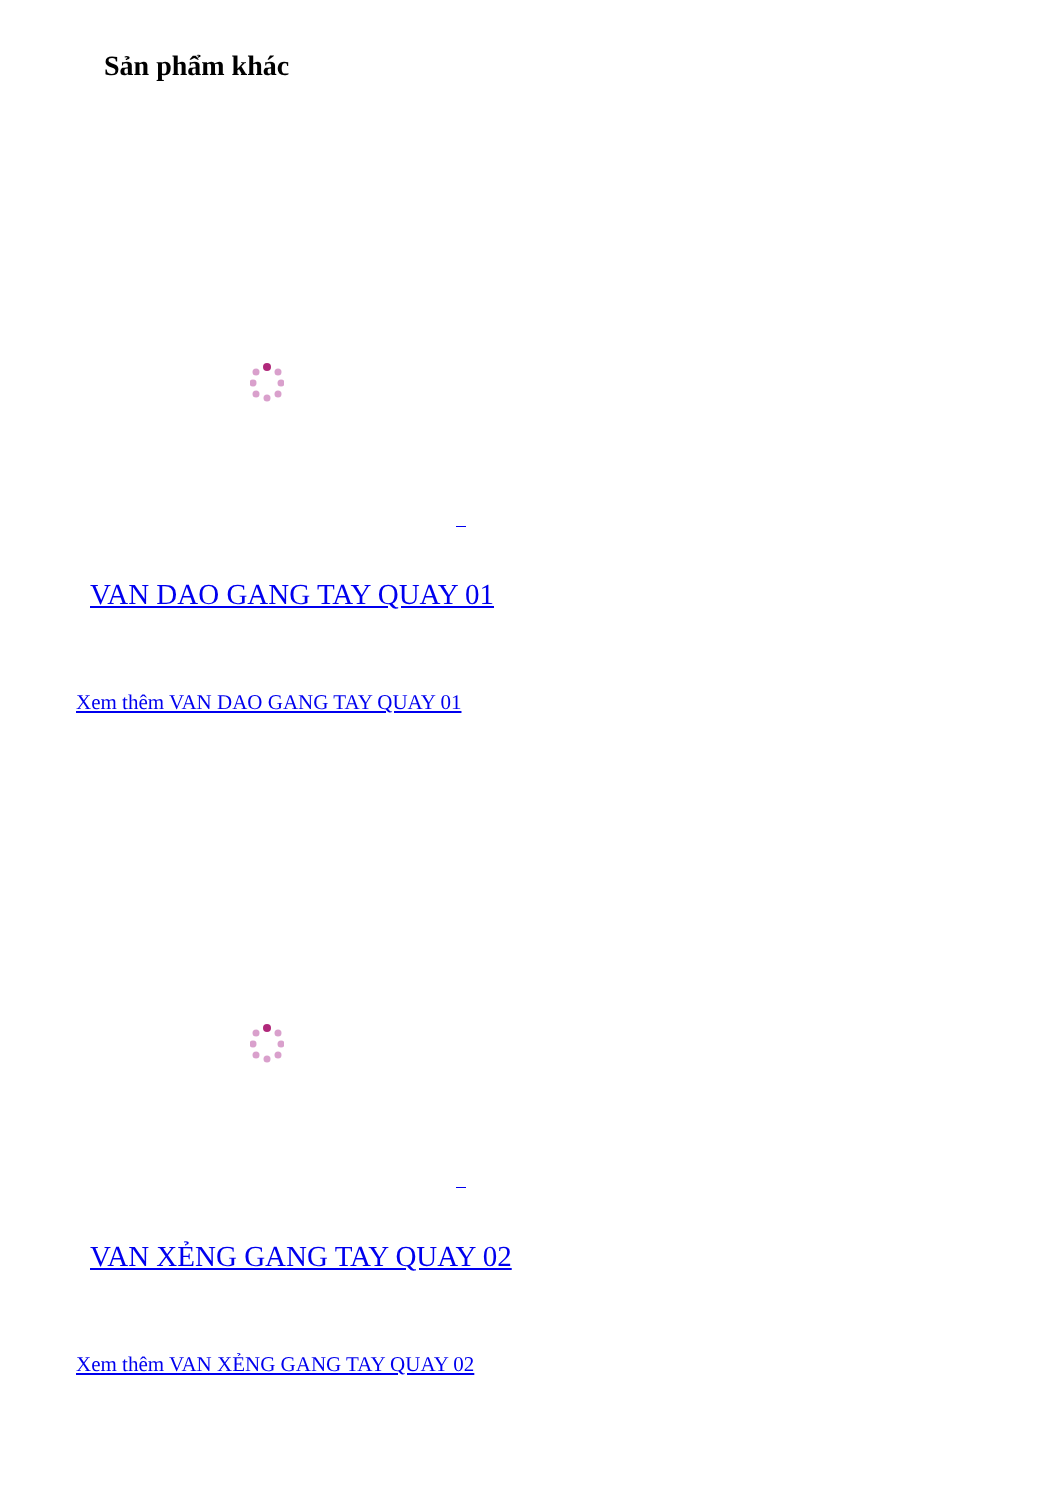Sản phẩm khác
VAN DAO GANG TAY QUAY 01
Xem thêm VAN DAO GANG TAY QUAY 01
VAN XẺNG GANG TAY QUAY 02
Xem thêm VAN XẺNG GANG TAY QUAY 02